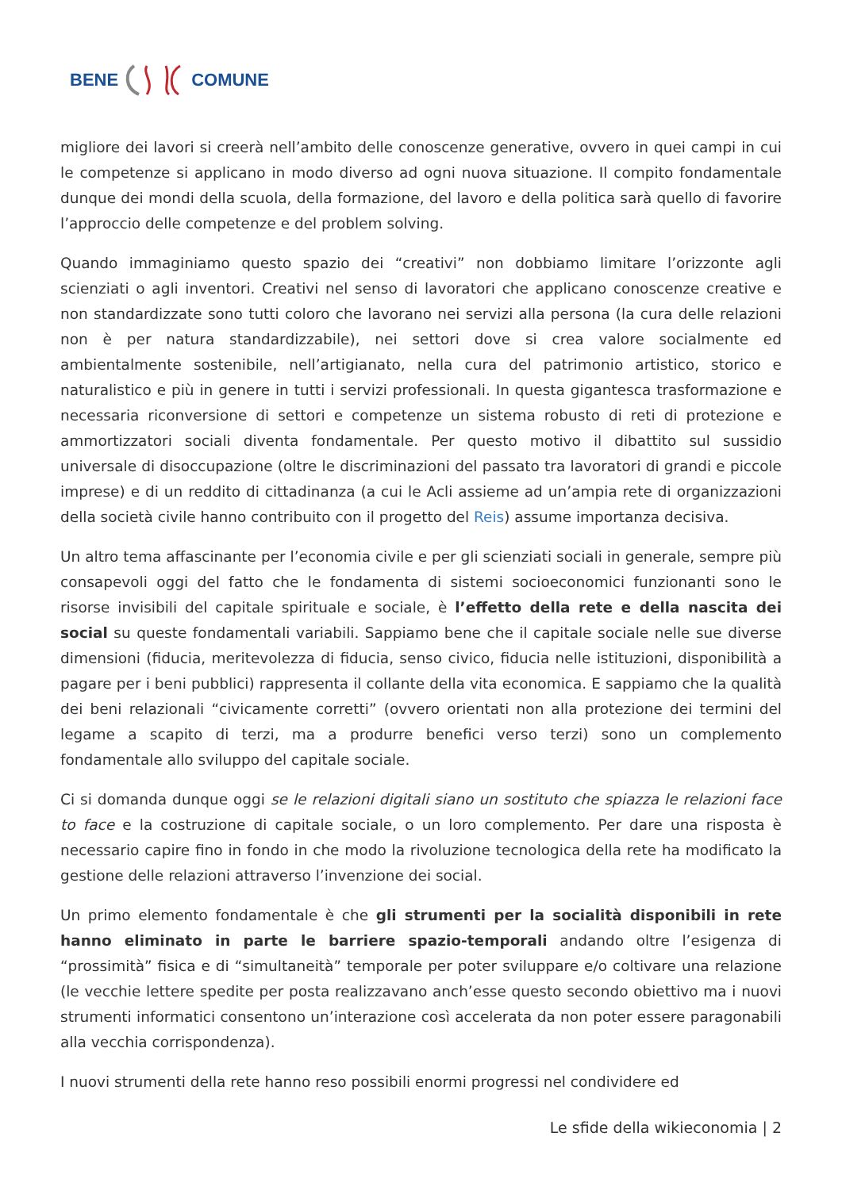BENE COMUNE
migliore dei lavori si creerà nell’ambito delle conoscenze generative, ovvero in quei campi in cui le competenze si applicano in modo diverso ad ogni nuova situazione. Il compito fondamentale dunque dei mondi della scuola, della formazione, del lavoro e della politica sarà quello di favorire l’approccio delle competenze e del problem solving.
Quando immaginiamo questo spazio dei “creativi” non dobbiamo limitare l’orizzonte agli scienziati o agli inventori. Creativi nel senso di lavoratori che applicano conoscenze creative e non standardizzate sono tutti coloro che lavorano nei servizi alla persona (la cura delle relazioni non è per natura standardizzabile), nei settori dove si crea valore socialmente ed ambientalmente sostenibile, nell’artigianato, nella cura del patrimonio artistico, storico e naturalistico e più in genere in tutti i servizi professionali. In questa gigantesca trasformazione e necessaria riconversione di settori e competenze un sistema robusto di reti di protezione e ammortizzatori sociali diventa fondamentale. Per questo motivo il dibattito sul sussidio universale di disoccupazione (oltre le discriminazioni del passato tra lavoratori di grandi e piccole imprese) e di un reddito di cittadinanza (a cui le Acli assieme ad un’ampia rete di organizzazioni della società civile hanno contribuito con il progetto del Reis) assume importanza decisiva.
Un altro tema affascinante per l’economia civile e per gli scienziati sociali in generale, sempre più consapevoli oggi del fatto che le fondamenta di sistemi socioeconomici funzionanti sono le risorse invisibili del capitale spirituale e sociale, è l’effetto della rete e della nascita dei social su queste fondamentali variabili. Sappiamo bene che il capitale sociale nelle sue diverse dimensioni (fiducia, meritevolezza di fiducia, senso civico, fiducia nelle istituzioni, disponibilità a pagare per i beni pubblici) rappresenta il collante della vita economica. E sappiamo che la qualità dei beni relazionali “civicamente corretti” (ovvero orientati non alla protezione dei termini del legame a scapito di terzi, ma a produrre benefici verso terzi) sono un complemento fondamentale allo sviluppo del capitale sociale.
Ci si domanda dunque oggi se le relazioni digitali siano un sostituto che spiazza le relazioni face to face e la costruzione di capitale sociale, o un loro complemento. Per dare una risposta è necessario capire fino in fondo in che modo la rivoluzione tecnologica della rete ha modificato la gestione delle relazioni attraverso l’invenzione dei social.
Un primo elemento fondamentale è che gli strumenti per la socialità disponibili in rete hanno eliminato in parte le barriere spazio-temporali andando oltre l’esigenza di “prossimità” fisica e di “simultaneità” temporale per poter sviluppare e/o coltivare una relazione (le vecchie lettere spedite per posta realizzavano anch’esse questo secondo obiettivo ma i nuovi strumenti informatici consentono un’interazione così accelerata da non poter essere paragonabili alla vecchia corrispondenza).
I nuovi strumenti della rete hanno reso possibili enormi progressi nel condividere ed
Le sfide della wikieconomia | 2